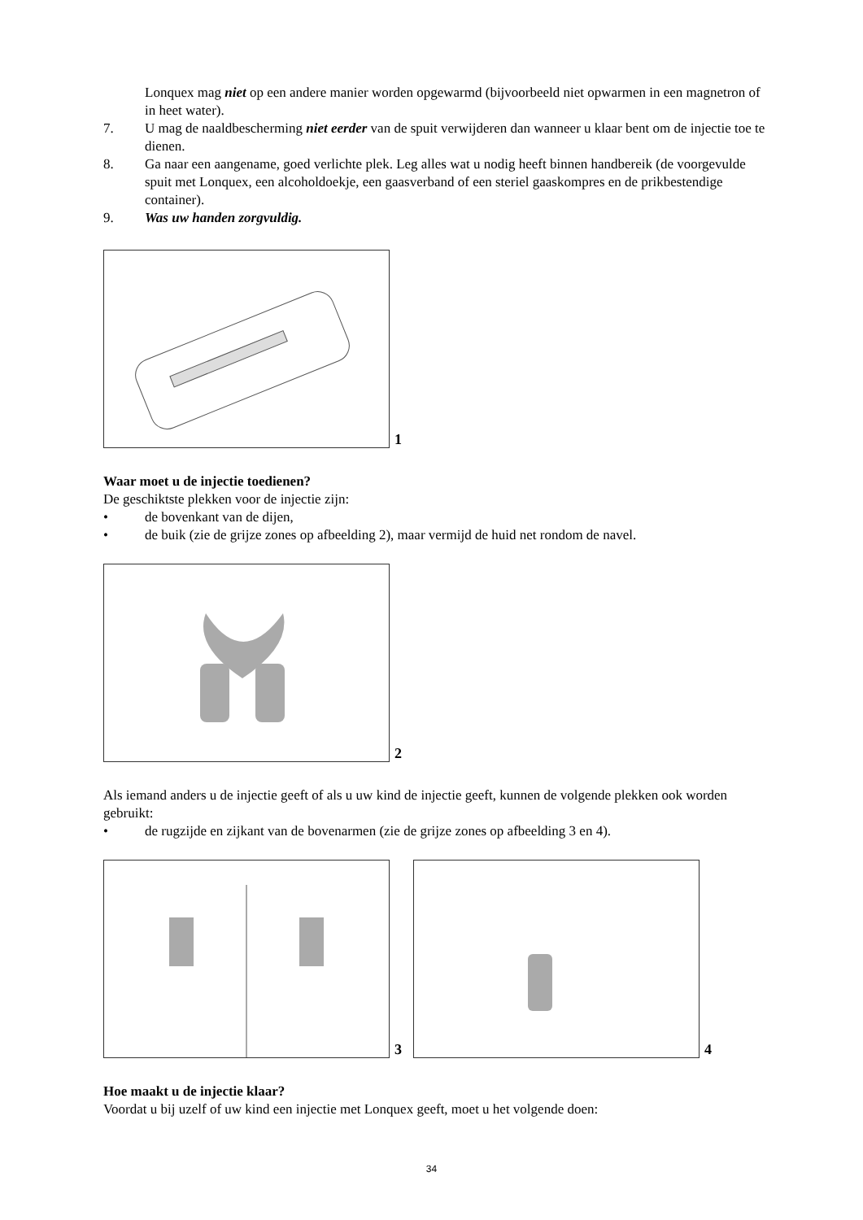Lonquex mag niet op een andere manier worden opgewarmd (bijvoorbeeld niet opwarmen in een magnetron of in heet water).
7. U mag de naaldbescherming niet eerder van de spuit verwijderen dan wanneer u klaar bent om de injectie toe te dienen.
8. Ga naar een aangename, goed verlichte plek. Leg alles wat u nodig heeft binnen handbereik (de voorgevulde spuit met Lonquex, een alcoholdoekje, een gaasverband of een steriel gaaskompres en de prikbestendige container).
9. Was uw handen zorgvuldig.
1
Waar moet u de injectie toedienen?
De geschiktste plekken voor de injectie zijn:
• de bovenkant van de dijen,
• de buik (zie de grijze zones op afbeelding 2), maar vermijd de huid net rondom de navel.
2
Als iemand anders u de injectie geeft of als u uw kind de injectie geeft, kunnen de volgende plekken ook worden gebruikt:
• de rugzijde en zijkant van de bovenarmen (zie de grijze zones op afbeelding 3 en 4).
3 4
Hoe maakt u de injectie klaar?
Voordat u bij uzelf of uw kind een injectie met Lonquex geeft, moet u het volgende doen:
34